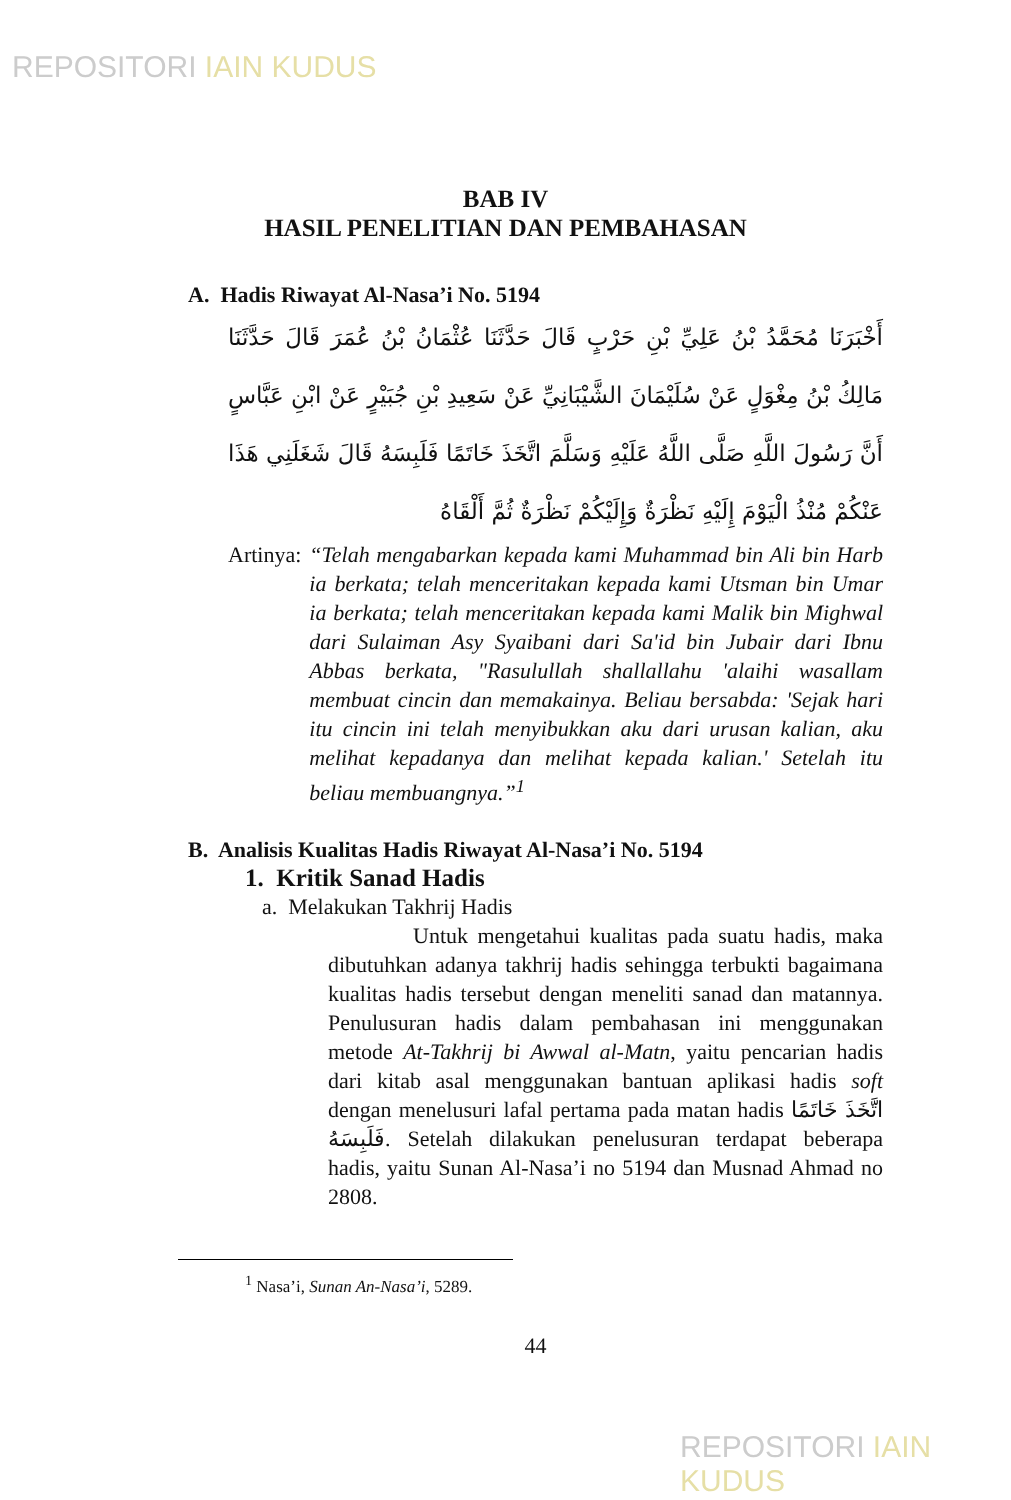REPOSITORI IAIN KUDUS
BAB IV
HASIL PENELITIAN DAN PEMBAHASAN
A. Hadis Riwayat Al-Nasa’i No. 5194
أَخْبَرَنَا مُحَمَّدُ بْنُ عَلِيِّ بْنِ حَرْبٍ قَالَ حَدَّثَنَا عُثْمَانُ بْنُ عُمَرَ قَالَ حَدَّثَنَا مَالِكُ بْنُ مِغْوَلٍ عَنْ سُلَيْمَانَ الشَّيْبَانِيِّ عَنْ سَعِيدِ بْنِ جُبَيْرٍ عَنْ ابْنِ عَبَّاسٍ أَنَّ رَسُولَ اللَّهِ صَلَّى اللَّهُ عَلَيْهِ وَسَلَّمَ اتَّخَذَ خَاتَمًا فَلَبِسَهُ قَالَ شَغَلَنِي هَذَا عَنْكُمْ مُنْذُ الْيَوْمَ إِلَيْهِ نَظْرَةٌ وَإِلَيْكُمْ نَظْرَةٌ ثُمَّ أَلْقَاهُ
Artinya: “Telah mengabarkan kepada kami Muhammad bin Ali bin Harb ia berkata; telah menceritakan kepada kami Utsman bin Umar ia berkata; telah menceritakan kepada kami Malik bin Mighwal dari Sulaiman Asy Syaibani dari Sa'id bin Jubair dari Ibnu Abbas berkata, "Rasulullah shallallahu 'alaihi wasallam membuat cincin dan memakainya. Beliau bersabda: 'Sejak hari itu cincin ini telah menyibukkan aku dari urusan kalian, aku melihat kepadanya dan melihat kepada kalian.' Setelah itu beliau membuangnya.”<sup>1</sup>
B. Analisis Kualitas Hadis Riwayat Al-Nasa’i No. 5194
1. Kritik Sanad Hadis
a. Melakukan Takhrij Hadis
Untuk mengetahui kualitas pada suatu hadis, maka dibutuhkan adanya takhrij hadis sehingga terbukti bagaimana kualitas hadis tersebut dengan meneliti sanad dan matannya. Penulusuran hadis dalam pembahasan ini menggunakan metode At-Takhrij bi Awwal al-Matn, yaitu pencarian hadis dari kitab asal menggunakan bantuan aplikasi hadis soft dengan menelusuri lafal pertama pada matan hadis اتَّخَذَ خَاتَمًا فَلَبِسَهُ. Setelah dilakukan penelusuran terdapat beberapa hadis, yaitu Sunan Al-Nasa’i no 5194 dan Musnad Ahmad no 2808.
<sup>1</sup> Nasa’i, Sunan An-Nasa’i, 5289.
44
REPOSITORI IAIN KUDUS